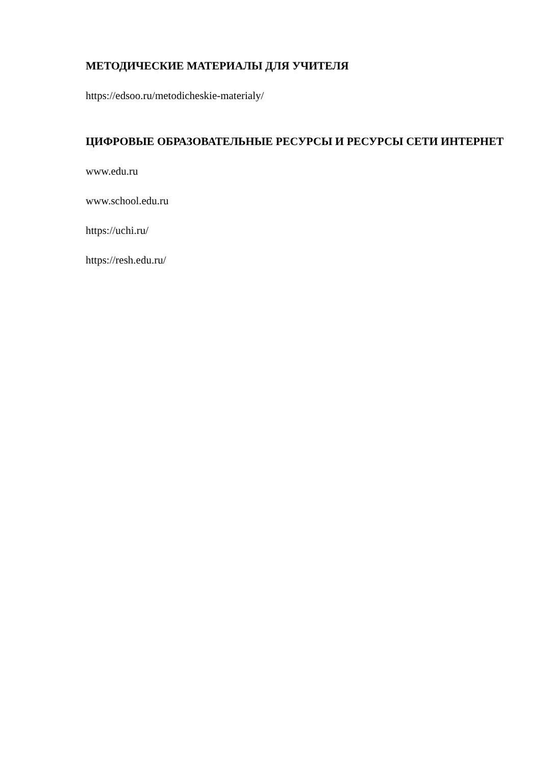МЕТОДИЧЕСКИЕ МАТЕРИАЛЫ ДЛЯ УЧИТЕЛЯ
https://edsoo.ru/metodicheskie-materialy/
ЦИФРОВЫЕ ОБРАЗОВАТЕЛЬНЫЕ РЕСУРСЫ И РЕСУРСЫ СЕТИ ИНТЕРНЕТ
www.edu.ru
www.school.edu.ru
https://uchi.ru/
https://resh.edu.ru/